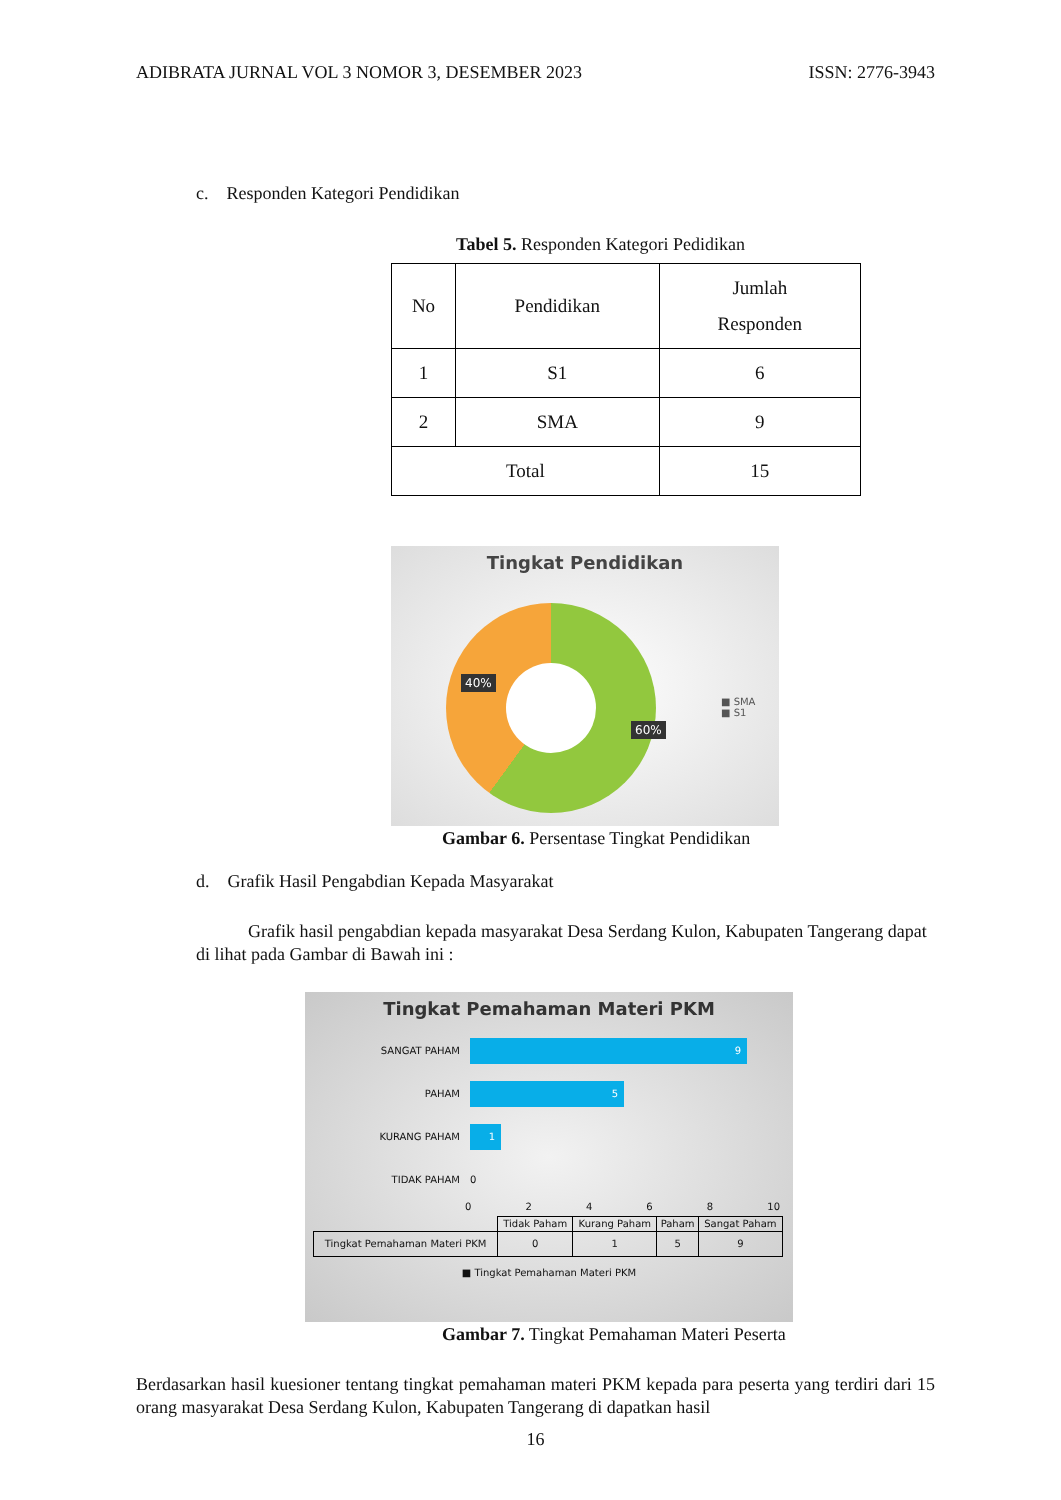ADIBRATA JURNAL VOL 3 NOMOR 3, DESEMBER 2023 ISSN: 2776-3943
c. Responden Kategori Pendidikan
Tabel 5. Responden Kategori Pedidikan
| No | Pendidikan | Jumlah Responden |
| 1 | S1 | 6 |
| 2 | SMA | 9 |
| Total | | 15 |
Tingkat Pendidikan
40%
60%
■ SMA
■ S1
Gambar 6. Persentase Tingkat Pendidikan
d. Grafik Hasil Pengabdian Kepada Masyarakat
Grafik hasil pengabdian kepada masyarakat Desa Serdang Kulon, Kabupaten Tangerang dapat di lihat pada Gambar di Bawah ini :
Tingkat Pemahaman Materi PKM
SANGAT PAHAM
9
PAHAM
5
KURANG PAHAM
1
TIDAK PAHAM 0
0 2 4 6 8 10
| | Tidak Paham | Kurang Paham | Paham | Sangat Paham |
| Tingkat Pemahaman Materi PKM | 0 | 1 | 5 | 9 |
■ Tingkat Pemahaman Materi PKM
Gambar 7. Tingkat Pemahaman Materi Peserta
Berdasarkan hasil kuesioner tentang tingkat pemahaman materi PKM kepada para peserta yang terdiri dari 15 orang masyarakat Desa Serdang Kulon, Kabupaten Tangerang di dapatkan hasil
16